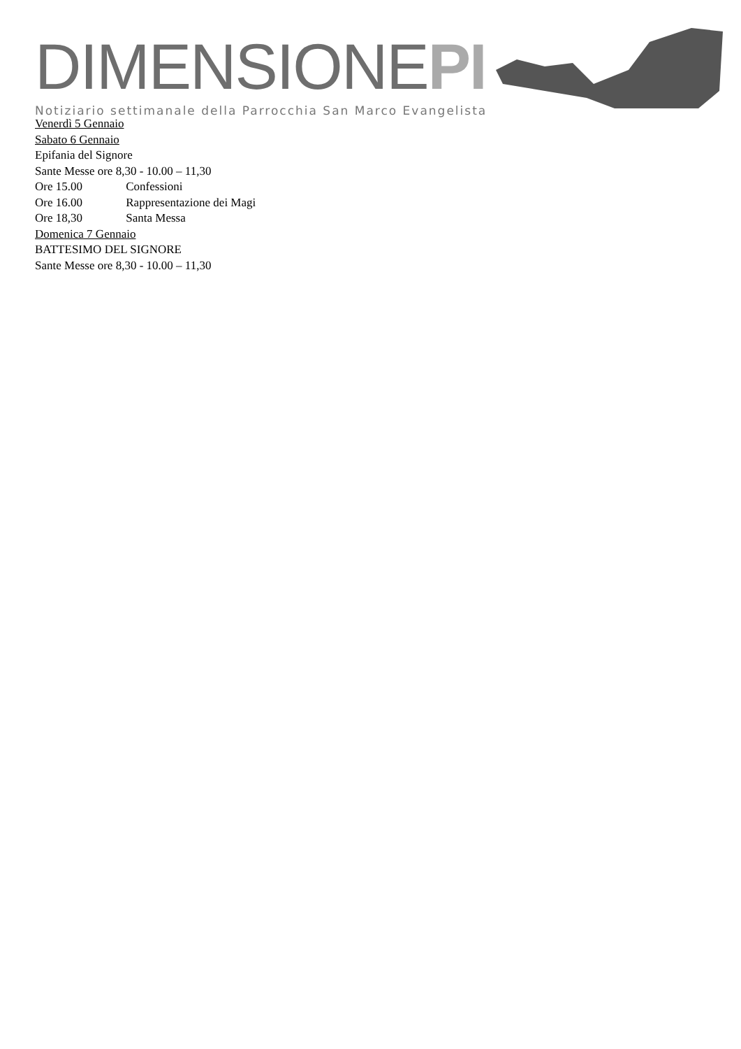DIMENSIONEPI
Notiziario settimanale della Parrocchia San Marco Evangelista
Venerdì 5 Gennaio
Sabato 6 Gennaio
Epifania del Signore
Sante Messe ore 8,30 - 10.00 – 11,30
Ore 15.00 Confessioni
Ore 16.00 Rappresentazione dei Magi
Ore 18,30 Santa Messa
Domenica 7 Gennaio
BATTESIMO DEL SIGNORE
Sante Messe ore 8,30 - 10.00 – 11,30